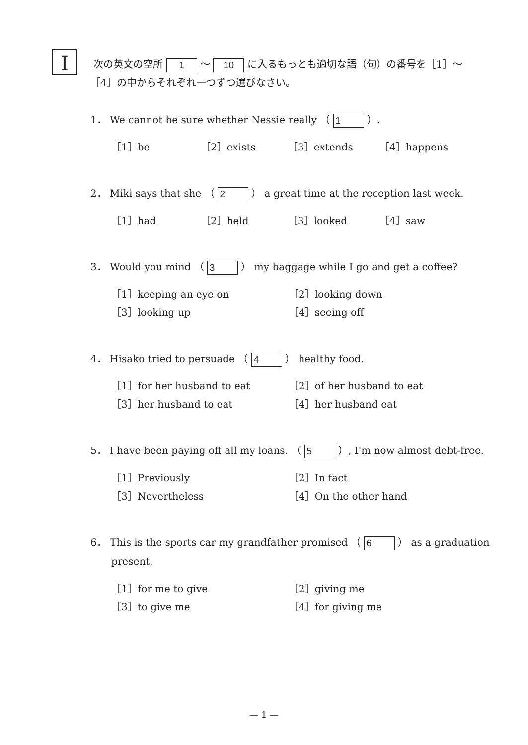I
次の英文の空所 1 ～ 10 に入るもっとも適切な語（句）の番号を［1］～［4］の中からそれぞれ一つずつ選びなさい。
1． We cannot be sure whether Nessie really （ 1 ）.
［1］be ［2］exists ［3］extends ［4］happens
2． Miki says that she （ 2 ） a great time at the reception last week.
［1］had ［2］held ［3］looked ［4］saw
3． Would you mind （ 3 ） my baggage while I go and get a coffee?
［1］keeping an eye on ［2］looking down ［3］looking up ［4］seeing off
4． Hisako tried to persuade （ 4 ） healthy food.
［1］for her husband to eat ［2］of her husband to eat ［3］her husband to eat ［4］her husband eat
5． I have been paying off all my loans. （ 5 ）, I'm now almost debt-free.
［1］Previously ［2］In fact ［3］Nevertheless ［4］On the other hand
6． This is the sports car my grandfather promised （ 6 ） as a graduation present.
［1］for me to give ［2］giving me ［3］to give me ［4］for giving me
— 1 —